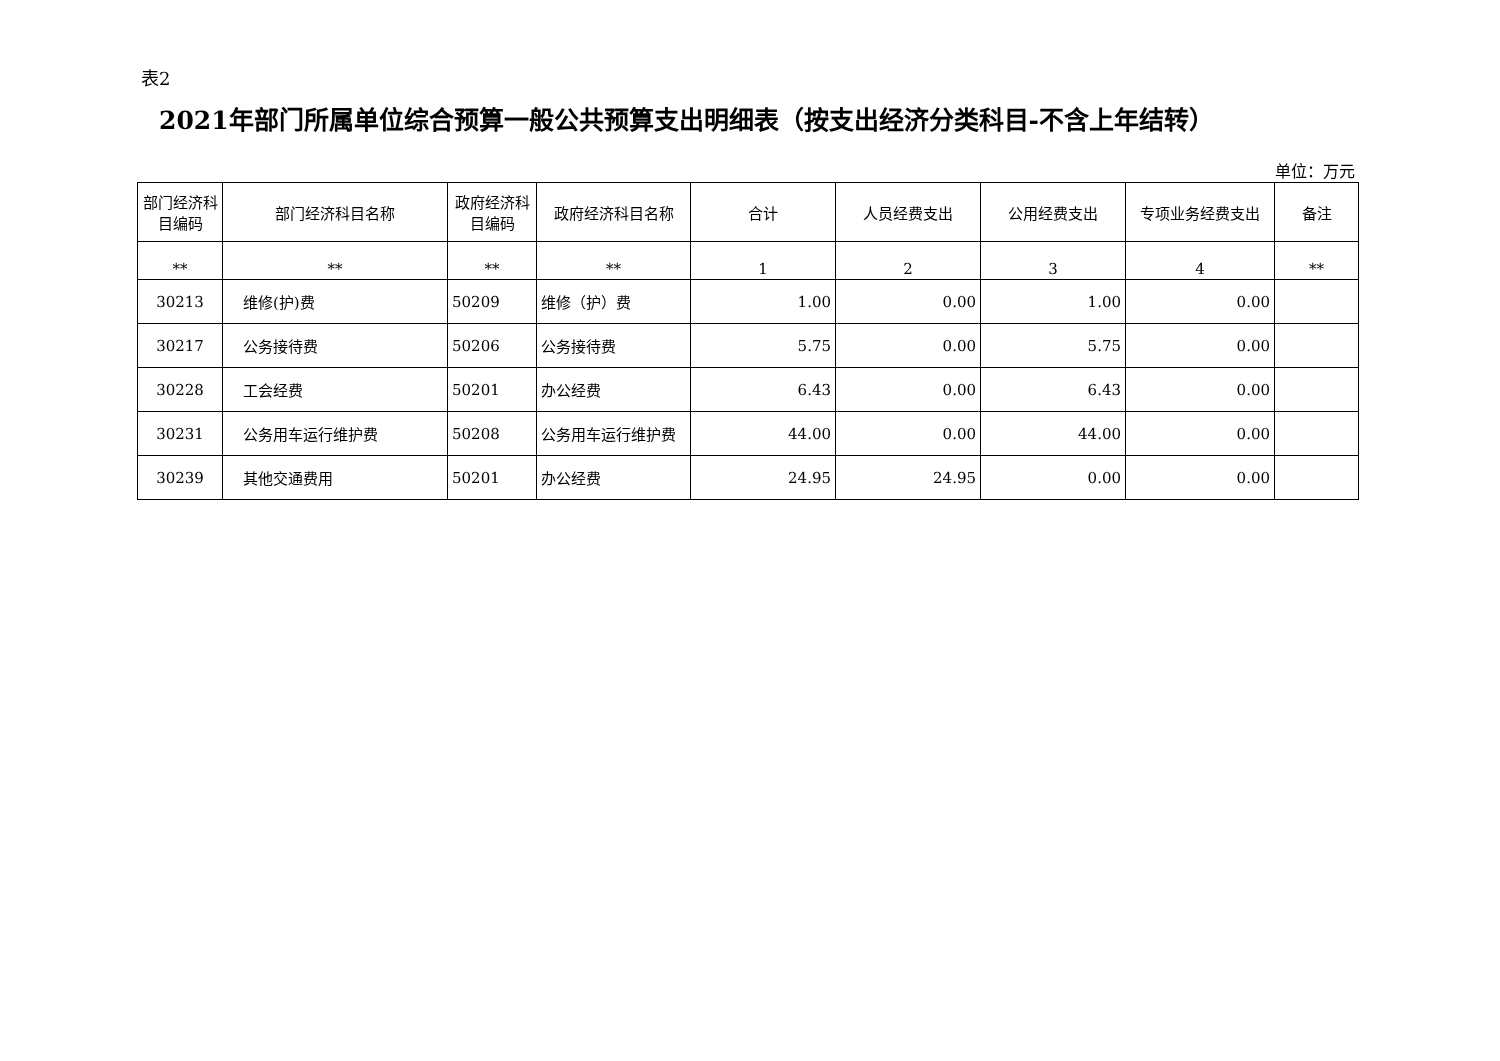表2
2021年部门所属单位综合预算一般公共预算支出明细表（按支出经济分类科目-不含上年结转）
单位：万元
| 部门经济科目编码 | 部门经济科目名称 | 政府经济科目编码 | 政府经济科目名称 | 合计 | 人员经费支出 | 公用经费支出 | 专项业务经费支出 | 备注 |
| --- | --- | --- | --- | --- | --- | --- | --- | --- |
| ** | ** | ** | ** | 1 | 2 | 3 | 4 | ** |
| 30213 | 维修(护)费 | 50209 | 维修（护）费 | 1.00 | 0.00 | 1.00 | 0.00 | |
| 30217 | 公务接待费 | 50206 | 公务接待费 | 5.75 | 0.00 | 5.75 | 0.00 | |
| 30228 | 工会经费 | 50201 | 办公经费 | 6.43 | 0.00 | 6.43 | 0.00 | |
| 30231 | 公务用车运行维护费 | 50208 | 公务用车运行维护费 | 44.00 | 0.00 | 44.00 | 0.00 | |
| 30239 | 其他交通费用 | 50201 | 办公经费 | 24.95 | 24.95 | 0.00 | 0.00 | |